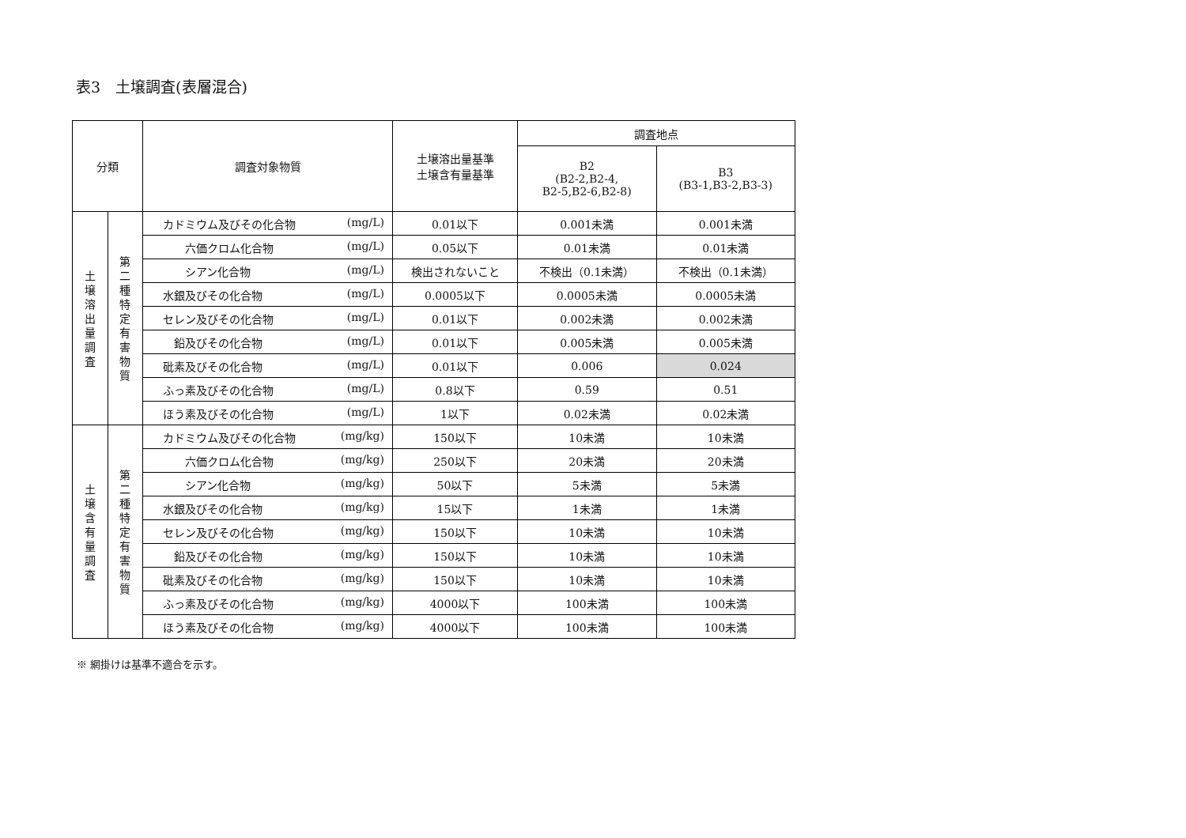表3　土壌調査(表層混合)
| 分類 | | 調査対象物質 | 土壌溶出量基準 土壌含有量基準 | 調査地点 | |
| --- | --- | --- | --- | --- | --- |
| | | | | B2 (B2-2,B2-4, B2-5,B2-6,B2-8) | B3 (B3-1,B3-2,B3-3) |
| 土 壌 溶 出 量 調 査 | 第 二 種 特 定 有 害 物 質 | カドミウム及びその化合物 (mg/L) | 0.01以下 | 0.001未満 | 0.001未満 |
| | | 六価クロム化合物 (mg/L) | 0.05以下 | 0.01未満 | 0.01未満 |
| | | シアン化合物 (mg/L) | 検出されないこと | 不検出（0.1未満） | 不検出（0.1未満） |
| | | 水銀及びその化合物 (mg/L) | 0.0005以下 | 0.0005未満 | 0.0005未満 |
| | | セレン及びその化合物 (mg/L) | 0.01以下 | 0.002未満 | 0.002未満 |
| | | 鉛及びその化合物 (mg/L) | 0.01以下 | 0.005未満 | 0.005未満 |
| | | 砒素及びその化合物 (mg/L) | 0.01以下 | 0.006 | 0.024 |
| | | ふっ素及びその化合物 (mg/L) | 0.8以下 | 0.59 | 0.51 |
| | | ほう素及びその化合物 (mg/L) | 1以下 | 0.02未満 | 0.02未満 |
| 土 壌 含 有 量 調 査 | 第 二 種 特 定 有 害 物 質 | カドミウム及びその化合物 (mg/kg) | 150以下 | 10未満 | 10未満 |
| | | 六価クロム化合物 (mg/kg) | 250以下 | 20未満 | 20未満 |
| | | シアン化合物 (mg/kg) | 50以下 | 5未満 | 5未満 |
| | | 水銀及びその化合物 (mg/kg) | 15以下 | 1未満 | 1未満 |
| | | セレン及びその化合物 (mg/kg) | 150以下 | 10未満 | 10未満 |
| | | 鉛及びその化合物 (mg/kg) | 150以下 | 10未満 | 10未満 |
| | | 砒素及びその化合物 (mg/kg) | 150以下 | 10未満 | 10未満 |
| | | ふっ素及びその化合物 (mg/kg) | 4000以下 | 100未満 | 100未満 |
| | | ほう素及びその化合物 (mg/kg) | 4000以下 | 100未満 | 100未満 |
※ 網掛けは基準不適合を示す。